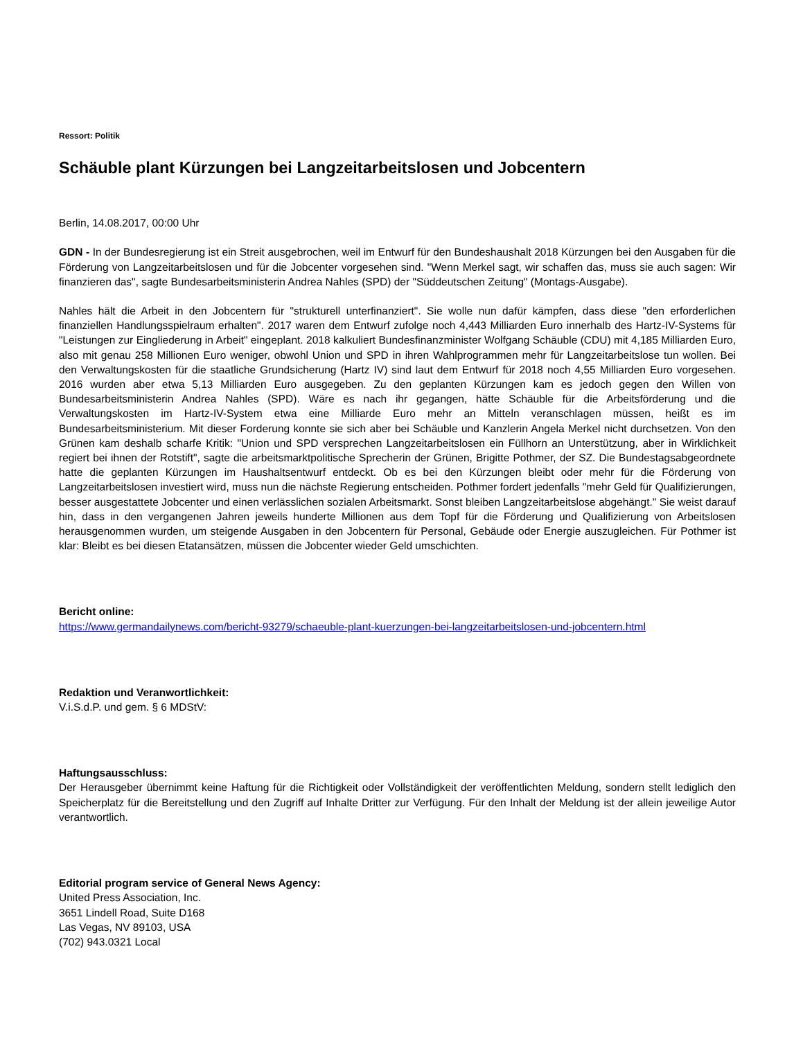Ressort: Politik
Schäuble plant Kürzungen bei Langzeitarbeitslosen und Jobcentern
Berlin, 14.08.2017, 00:00 Uhr
GDN - In der Bundesregierung ist ein Streit ausgebrochen, weil im Entwurf für den Bundeshaushalt 2018 Kürzungen bei den Ausgaben für die Förderung von Langzeitarbeitslosen und für die Jobcenter vorgesehen sind. "Wenn Merkel sagt, wir schaffen das, muss sie auch sagen: Wir finanzieren das", sagte Bundesarbeitsministerin Andrea Nahles (SPD) der "Süddeutschen Zeitung" (Montags-Ausgabe).
Nahles hält die Arbeit in den Jobcentern für "strukturell unterfinanziert". Sie wolle nun dafür kämpfen, dass diese "den erforderlichen finanziellen Handlungsspielraum erhalten". 2017 waren dem Entwurf zufolge noch 4,443 Milliarden Euro innerhalb des Hartz-IV-Systems für "Leistungen zur Eingliederung in Arbeit" eingeplant. 2018 kalkuliert Bundesfinanzminister Wolfgang Schäuble (CDU) mit 4,185 Milliarden Euro, also mit genau 258 Millionen Euro weniger, obwohl Union und SPD in ihren Wahlprogrammen mehr für Langzeitarbeitslose tun wollen. Bei den Verwaltungskosten für die staatliche Grundsicherung (Hartz IV) sind laut dem Entwurf für 2018 noch 4,55 Milliarden Euro vorgesehen. 2016 wurden aber etwa 5,13 Milliarden Euro ausgegeben. Zu den geplanten Kürzungen kam es jedoch gegen den Willen von Bundesarbeitsministerin Andrea Nahles (SPD). Wäre es nach ihr gegangen, hätte Schäuble für die Arbeitsförderung und die Verwaltungskosten im Hartz-IV-System etwa eine Milliarde Euro mehr an Mitteln veranschlagen müssen, heißt es im Bundesarbeitsministerium. Mit dieser Forderung konnte sie sich aber bei Schäuble und Kanzlerin Angela Merkel nicht durchsetzen. Von den Grünen kam deshalb scharfe Kritik: "Union und SPD versprechen Langzeitarbeitslosen ein Füllhorn an Unterstützung, aber in Wirklichkeit regiert bei ihnen der Rotstift", sagte die arbeitsmarktpolitische Sprecherin der Grünen, Brigitte Pothmer, der SZ. Die Bundestagsabgeordnete hatte die geplanten Kürzungen im Haushaltsentwurf entdeckt. Ob es bei den Kürzungen bleibt oder mehr für die Förderung von Langzeitarbeitslosen investiert wird, muss nun die nächste Regierung entscheiden. Pothmer fordert jedenfalls "mehr Geld für Qualifizierungen, besser ausgestattete Jobcenter und einen verlässlichen sozialen Arbeitsmarkt. Sonst bleiben Langzeitarbeitslose abgehängt." Sie weist darauf hin, dass in den vergangenen Jahren jeweils hunderte Millionen aus dem Topf für die Förderung und Qualifizierung von Arbeitslosen herausgenommen wurden, um steigende Ausgaben in den Jobcentern für Personal, Gebäude oder Energie auszugleichen. Für Pothmer ist klar: Bleibt es bei diesen Etatansätzen, müssen die Jobcenter wieder Geld umschichten.
Bericht online:
https://www.germandailynews.com/bericht-93279/schaeuble-plant-kuerzungen-bei-langzeitarbeitslosen-und-jobcentern.html
Redaktion und Veranwortlichkeit:
V.i.S.d.P. und gem. § 6 MDStV:
Haftungsausschluss:
Der Herausgeber übernimmt keine Haftung für die Richtigkeit oder Vollständigkeit der veröffentlichten Meldung, sondern stellt lediglich den Speicherplatz für die Bereitstellung und den Zugriff auf Inhalte Dritter zur Verfügung. Für den Inhalt der Meldung ist der allein jeweilige Autor verantwortlich.
Editorial program service of General News Agency:
United Press Association, Inc.
3651 Lindell Road, Suite D168
Las Vegas, NV 89103, USA
(702) 943.0321 Local